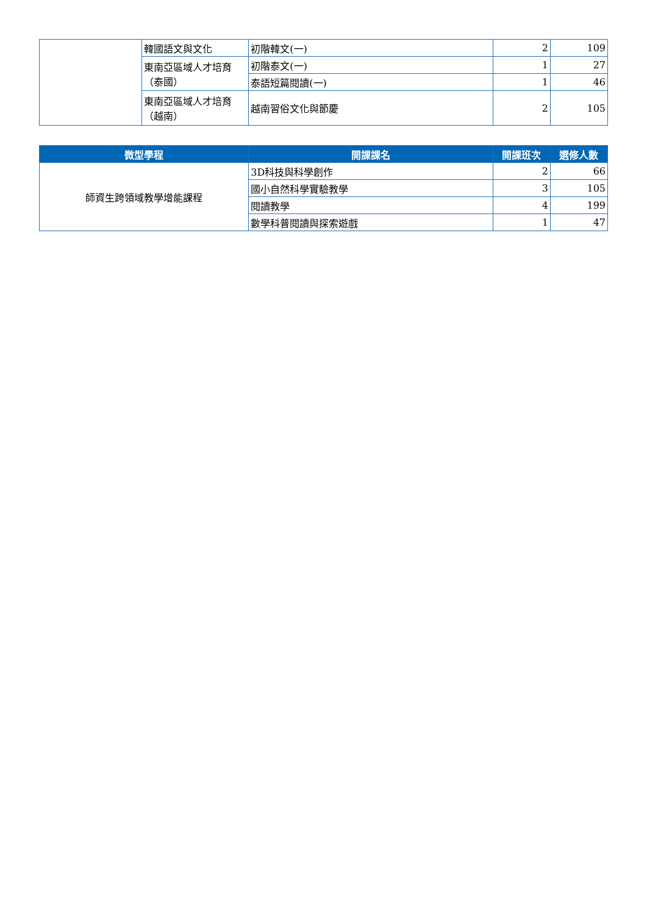| | 韓國語文與文化 | 初階韓文(一) | 2 | 109 |
| | 東南亞區域人才培育（泰國） | 初階泰文(一) | 1 | 27 |
| | | 泰語短篇閱讀(一) | 1 | 46 |
| | 東南亞區域人才培育（越南） | 越南習俗文化與節慶 | 2 | 105 |
| 微型學程 | 開課課名 | 開課班次 | 選修人數 |
| --- | --- | --- | --- |
| 師資生跨領域教學增能課程 | 3D科技與科學創作 | 2 | 66 |
| | 國小自然科學實驗教學 | 3 | 105 |
| | 閱讀教學 | 4 | 199 |
| | 數學科普閱讀與探索遊戲 | 1 | 47 |